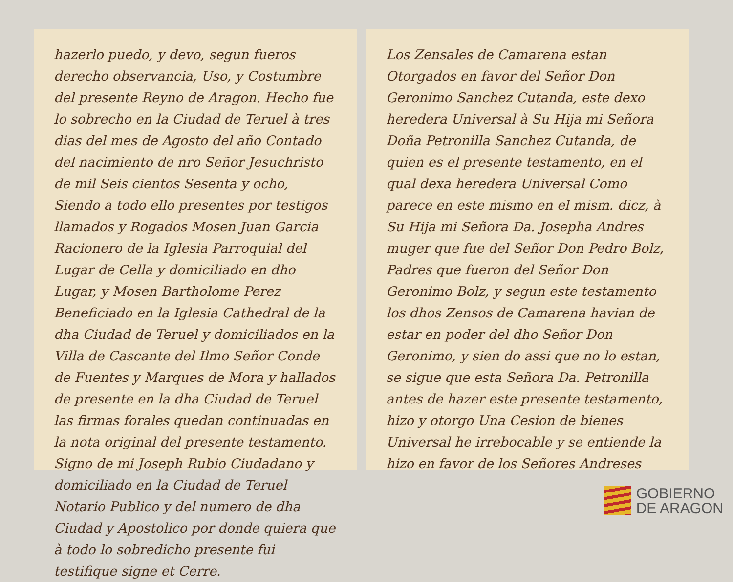hazerlo puedo, y devo, segun fueros derecho observancia, Uso, y Costumbre del presente Reyno de Aragon. Hecho fue lo sobrecho en la Ciudad de Teruel à tres dias del mes de Agosto del año Contado del nacimiento de nro Señor Jesuchristo de mil Seis cientos Sesenta y ocho, Siendo a todo ello presentes por testigos llamados y Rogados Mosen Juan Garcia Racionero de la Iglesia Parroquial del Lugar de Cella y domiciliado en dho Lugar, y Mosen Bartholome Perez Beneficiado en la Iglesia Cathedral de la dha Ciudad de Teruel y domiciliados en la Villa de Cascante del Ilmo Señor Conde de Fuentes y Marques de Mora y hallados de presente en la dha Ciudad de Teruel las firmas forales quedan continuadas en la nota original del presente testamento.
Signo de mi Joseph Rubio Ciudadano y domiciliado en la Ciudad de Teruel Notario Publico y del numero de dha Ciudad y Apostolico por donde quiera que à todo lo sobredicho presente fui testifique signe et Cerre.
Los Zensales de Camarena estan Otorgados en favor del Señor Don Geronimo Sanchez Cutanda, este dexo heredera Universal à Su Hija mi Señora Doña Petronilla Sanchez Cutanda, de quien es el presente testamento, en el qual dexa heredera Universal Como parece en este mismo en el mism. dicz, à Su Hija mi Señora Da. Josepha Andres muger que fue del Señor Don Pedro Bolz, Padres que fueron del Señor Don Geronimo Bolz, y segun este testamento los dhos Zensos de Camarena havian de estar en poder del dho Señor Don Geronimo, y sien do assi que no lo estan, se sigue que esta Señora Da. Petronilla antes de hazer este presente testamento, hizo y otorgo Una Cesion de bienes Universal he irrebocable y se entiende la hizo en favor de los Señores Andreses
GOBIERNO
DE ARAGON